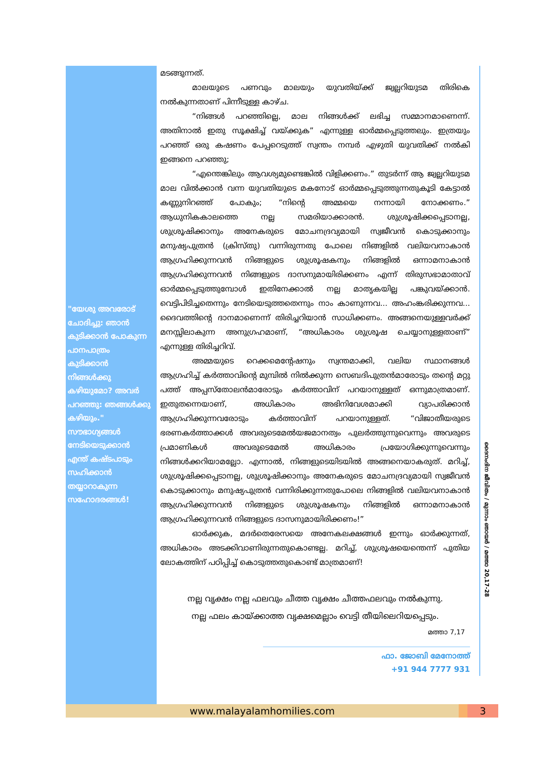"യേശു അവരോട് ചോദിച്ചു: ഞാൻ കുടിക്കാൻ പോകുന്ന പാനപാത്രം കുടിക്കാൻ നിങ്ങൾക്കു കഴിയുമോ? അവർ പറഞ്ഞു: ഞങ്ങൾക്കു കഴിയും." സൗഭാഗ്യങ്ങൾ നേടിയെടുക്കാൻ എന്ത് കഷ്ടപാടും സഹിക്കാൻ തയ്യാറാകുന്ന സഹോദരങ്ങൾ!
മടങ്ങുന്നത്.
മാലയുടെ പണവും മാലയും യുവതിയ്ക്ക് ജ്വല്ലറിയുടമ തിരികെ നൽകുന്നതാണ് പിന്നീടുള്ള കാഴ്ച.
“നിങ്ങൾ പറഞ്ഞില്ലെ, മാല നിങ്ങൾക്ക് ലഭിച്ച സമ്മാനമാണെന്ന്. അതിനാൽ ഇതു സൂക്ഷിച്ച് വയ്ക്കുക” എന്നുള്ള ഓർമ്മപ്പെടുത്തലും. ഇത്രയും പറഞ്ഞ് ഒരു കഷണം പേപ്പറെടുത്ത് സ്വന്തം നമ്പർ എഴുതി യുവതിക്ക് നൽകി ഇങ്ങനെ പറഞ്ഞു;
“എന്തെങ്കിലും ആവശ്യമുണ്ടെങ്കിൽ വിളിക്കണം.” തുടർന്ന് ആ ജ്വല്ലറിയുടമ മാല വിൽക്കാൻ വന്ന യുവതിയുടെ മകനോട് ഓർമ്മപ്പെടുത്തുന്നതുകൂടി കേട്ടാൽ കണ്ണുനിറഞ്ഞ് പോകും; “നിന്റെ അമ്മയെ നന്നായി നോക്കണം.” ആധുനികകാലത്തെ നല്ല സമരിയാക്കാരൻ. ശുശ്രൂഷിക്കപ്പെടാനല്ല, ശുശ്രൂഷിക്കാനും അനേകരുടെ മോചനദ്രവ്യമായി സ്വജീവൻ കൊടുക്കാനും മനുഷ്യപുത്രൻ (ക്രിസ്തു) വന്നിരുന്നതു പോലെ നിങ്ങളിൽ വലിയവനാകാൻ ആഗ്രഹിക്കുന്നവൻ നിങ്ങളുടെ ശുശ്രൂഷകനും നിങ്ങളിൽ ഒന്നാമനാകാൻ ആഗ്രഹിക്കുന്നവൻ നിങ്ങളുടെ ദാസനുമായിരിക്കണം എന്ന് തിരുസഭാമാതാവ് ഓർമ്മപ്പെടുത്തുമ്പോൾ ഇതിനേക്കാൽ നല്ല മാതൃകയില്ല പങ്കുവയ്ക്കാൻ. വെട്ടിപിടിച്ചതെന്നും നേടിയെടുത്തതെന്നും നാം കാണുന്നവ... അഹംങ്കരിക്കുന്നവ... ദൈവത്തിന്റെ ദാനമാണെന്ന് തിരിച്ചറിയാൻ സാധിക്കണം. അങ്ങനെയുള്ളവർക്ക് മനസ്സിലാകുന്ന അനുഗ്രഹമാണ്, “അധികാരം ശുശ്രൂഷ ചെയ്യാനുള്ളതാണ്” എന്നുള്ള തിരിച്ചറിവ്.
അമ്മയുടെ റെക്കമെന്റേഷനും സ്വന്തമാക്കി, വലിയ സ്ഥാനങ്ങൾ ആഗ്രഹിച്ച് കർത്താവിന്റെ മുമ്പിൽ നിൽക്കുന്ന സെബദിപുത്രൻമാരോടും തന്റെ മറ്റു പത്ത് അപ്പസ്തോലൻമാരോടും കർത്താവിന് പറയാനുള്ളത് ഒന്നുമാത്രമാണ്. ഇതുതന്നെയാണ്, അധികാരം അഭിനിവേശമാക്കി വ്യാപരിക്കാൻ ആഗ്രഹിക്കുന്നവരോടും കർത്താവിന് പറയാനുള്ളത്. “വിജാതീയരുടെ ഭരണകർത്താക്കൾ അവരുടെമേൽയജമാനത്വം പുലർത്തുന്നുവെന്നും അവരുടെ പ്രമാണികൾ അവരുടെമേൽ അധികാരം പ്രയോഗിക്കുന്നുവെന്നും നിങ്ങൾക്കറിയാമല്ലോ. എന്നാൽ, നിങ്ങളുടെയിടയിൽ അങ്ങനെയാകരുത്. മറിച്ച്, ശുശ്രൂഷിക്കപ്പെടാനല്ല, ശുശ്രൂഷിക്കാനും അനേകരുടെ മോചനദ്രവ്യമായി സ്വജീവൻ കൊടുക്കാനും മനുഷ്യപുത്രൻ വന്നിരിക്കുന്നതുപോലെ നിങ്ങളിൽ വലിയവനാകാൻ ആഗ്രഹിക്കുന്നവൻ നിങ്ങളുടെ ശുശ്രൂഷകനും നിങ്ങളിൽ ഒന്നാമനാകാൻ ആഗ്രഹിക്കുന്നവൻ നിങ്ങളുടെ ദാസനുമായിരിക്കണം!”
ഓർക്കുക, മദർതെരേസയെ അനേകലക്ഷങ്ങൾ ഇന്നും ഓർക്കുന്നത്, അധികാരം അടക്കിവാണിരുന്നതുകൊണ്ടല്ല. മറിച്ച്, ശുശ്രൂഷയെന്തെന്ന് പുതിയ ലോകത്തിന് പഠിപ്പിച്ച് കൊടുത്തതുകൊണ്ട് മാത്രമാണ്!
നല്ല വൃക്ഷം നല്ല ഫലവും ചീത്ത വൃക്ഷം ചീത്തഫലവും നൽകുന്നു.
നല്ല ഫലം കായ്ക്കാത്ത വൃക്ഷമെല്ലാം വെട്ടി തീയിലെറിയപ്പെടും.
മത്താ 7,17
ഫാ. ജോബി മേനോത്ത്
+91 944 7777 931
ദൈനംദിന ജീവിതം / മുന്നാം ഞായർ / മത്താ 20,17-28
www.malayalamhomilies.com 3